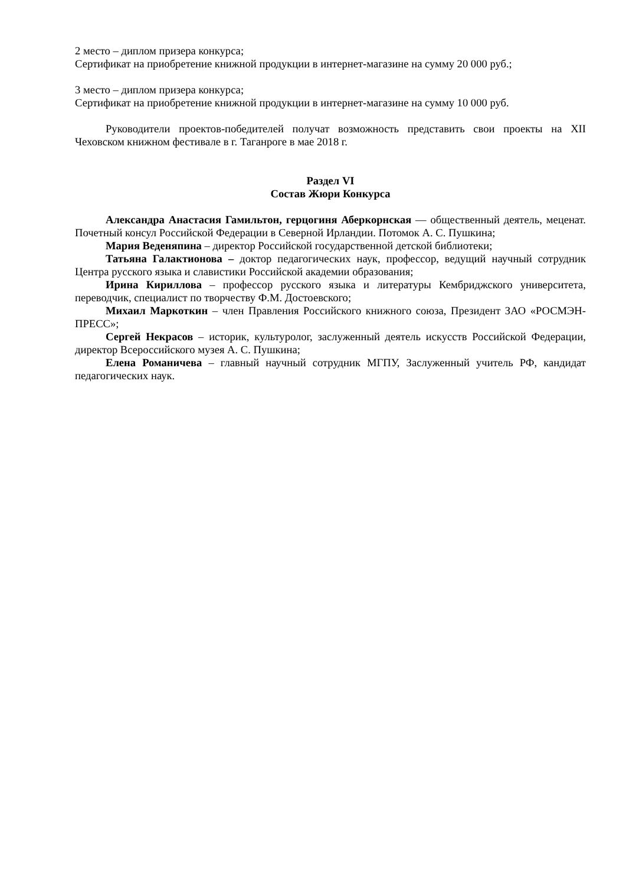2 место – диплом призера конкурса;
Сертификат на приобретение книжной продукции в интернет-магазине на сумму 20 000 руб.;
3 место – диплом призера конкурса;
Сертификат на приобретение книжной продукции в интернет-магазине на сумму 10 000 руб.
Руководители проектов-победителей получат возможность представить свои проекты на XII Чеховском книжном фестивале в г. Таганроге в мае 2018 г.
Раздел VI
Состав Жюри Конкурса
Александра Анастасия Гамильтон, герцогиня Аберкорнская — общественный деятель, меценат. Почетный консул Российской Федерации в Северной Ирландии. Потомок А. С. Пушкина;
Мария Веденяпина – директор Российской государственной детской библиотеки;
Татьяна Галактионова – доктор педагогических наук, профессор, ведущий научный сотрудник Центра русского языка и славистики Российской академии образования;
Ирина Кириллова – профессор русского языка и литературы Кембриджского университета, переводчик, специалист по творчеству Ф.М. Достоевского;
Михаил Маркоткин – член Правления Российского книжного союза, Президент ЗАО «РОСМЭН-ПРЕСС»;
Сергей Некрасов – историк, культуролог, заслуженный деятель искусств Российской Федерации, директор Всероссийского музея А. С. Пушкина;
Елена Романичева – главный научный сотрудник МГПУ, Заслуженный учитель РФ, кандидат педагогических наук.